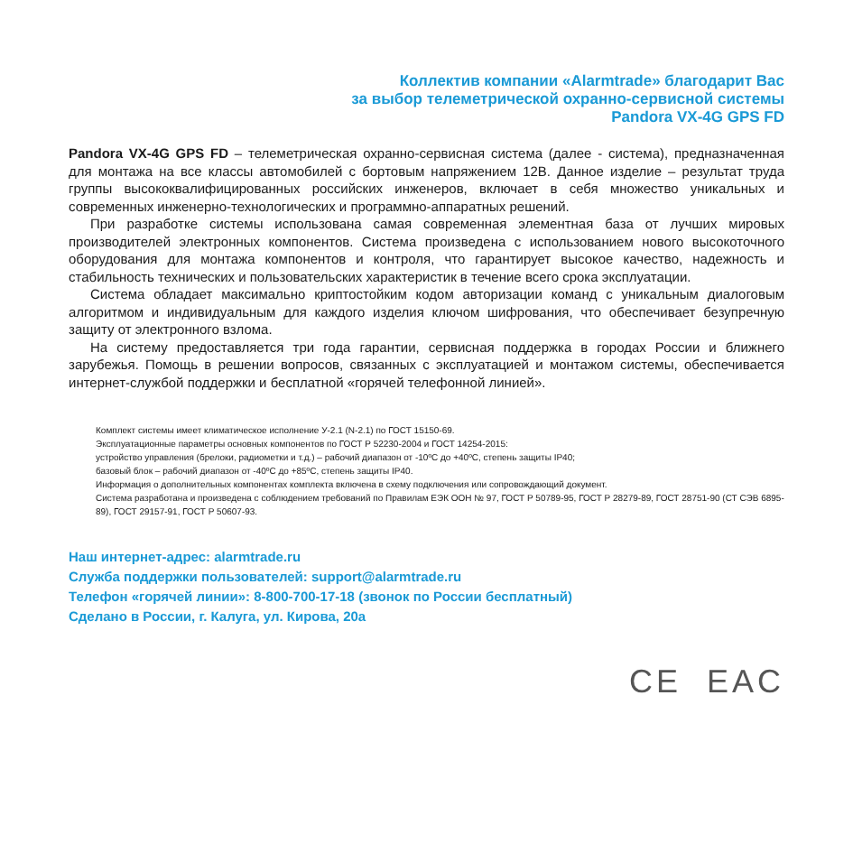Коллектив компании «Alarmtrade» благодарит Вас
за выбор телеметрической охранно-сервисной системы
Pandora VX-4G GPS FD
Pandora VX-4G GPS FD – телеметрическая охранно-сервисная система (далее - система), предназначенная для монтажа на все классы автомобилей с бортовым напряжением 12В. Данное изделие – результат труда группы высококвалифицированных российских инженеров, включает в себя множество уникальных и современных инженерно-технологических и программно-аппаратных решений.
При разработке системы использована самая современная элементная база от лучших мировых производителей электронных компонентов. Система произведена с использованием нового высокоточного оборудования для монтажа компонентов и контроля, что гарантирует высокое качество, надежность и стабильность технических и пользовательских характеристик в течение всего срока эксплуатации.
Система обладает максимально криптостойким кодом авторизации команд с уникальным диалоговым алгоритмом и индивидуальным для каждого изделия ключом шифрования, что обеспечивает безупречную защиту от электронного взлома.
На систему предоставляется три года гарантии, сервисная поддержка в городах России и ближнего зарубежья. Помощь в решении вопросов, связанных с эксплуатацией и монтажом системы, обеспечивается интернет-службой поддержки и бесплатной «горячей телефонной линией».
Комплект системы имеет климатическое исполнение У-2.1 (N-2.1) по ГОСТ 15150-69.
Эксплуатационные параметры основных компонентов по ГОСТ Р 52230-2004 и ГОСТ 14254-2015:
устройство управления (брелоки, радиометки и т.д.) – рабочий диапазон от -10ºС до +40ºС, степень защиты IP40;
базовый блок – рабочий диапазон от -40ºС до +85ºС, степень защиты IP40.
Информация о дополнительных компонентах комплекта включена в схему подключения или сопровождающий документ.
Система разработана и произведена с соблюдением требований по Правилам ЕЭК ООН № 97, ГОСТ Р 50789-95, ГОСТ Р 28279-89, ГОСТ 28751-90 (СТ СЭВ 6895-89), ГОСТ 29157-91, ГОСТ Р 50607-93.
Наш интернет-адрес: alarmtrade.ru
Служба поддержки пользователей: support@alarmtrade.ru
Телефон «горячей линии»: 8-800-700-17-18 (звонок по России бесплатный)
Сделано в России, г. Калуга, ул. Кирова, 20а
CE EAC